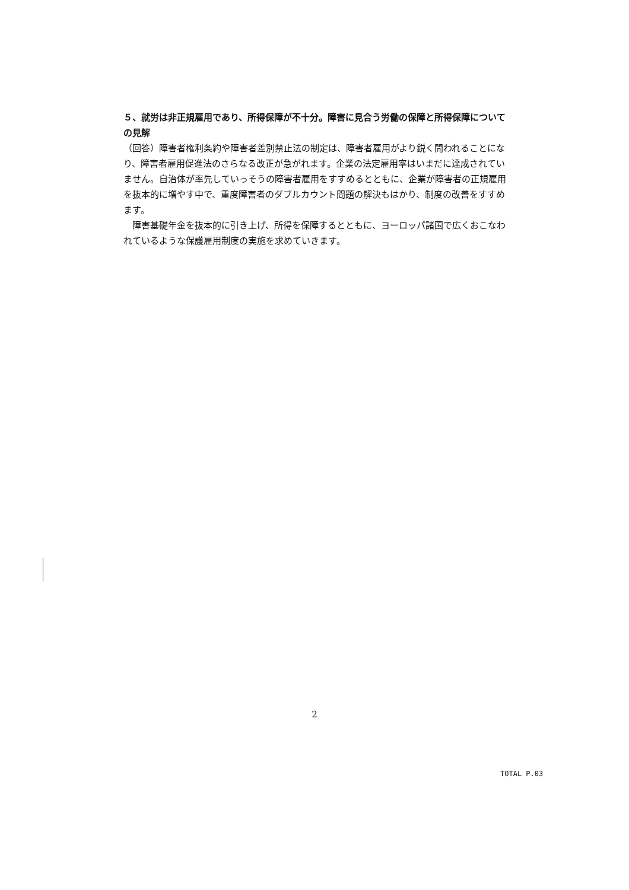５、就労は非正規雇用であり、所得保障が不十分。障害に見合う労働の保障と所得保障についての見解
（回答）障害者権利条約や障害者差別禁止法の制定は、障害者雇用がより鋭く問われることになり、障害者雇用促進法のさらなる改正が急がれます。企業の法定雇用率はいまだに達成されていません。自治体が率先していっそうの障害者雇用をすすめるとともに、企業が障害者の正規雇用を抜本的に増やす中で、重度障害者のダブルカウント問題の解決もはかり、制度の改善をすすめます。
　障害基礎年金を抜本的に引き上げ、所得を保障するとともに、ヨーロッパ諸国で広くおこなわれているような保護雇用制度の実施を求めていきます。
2
TOTAL P.03